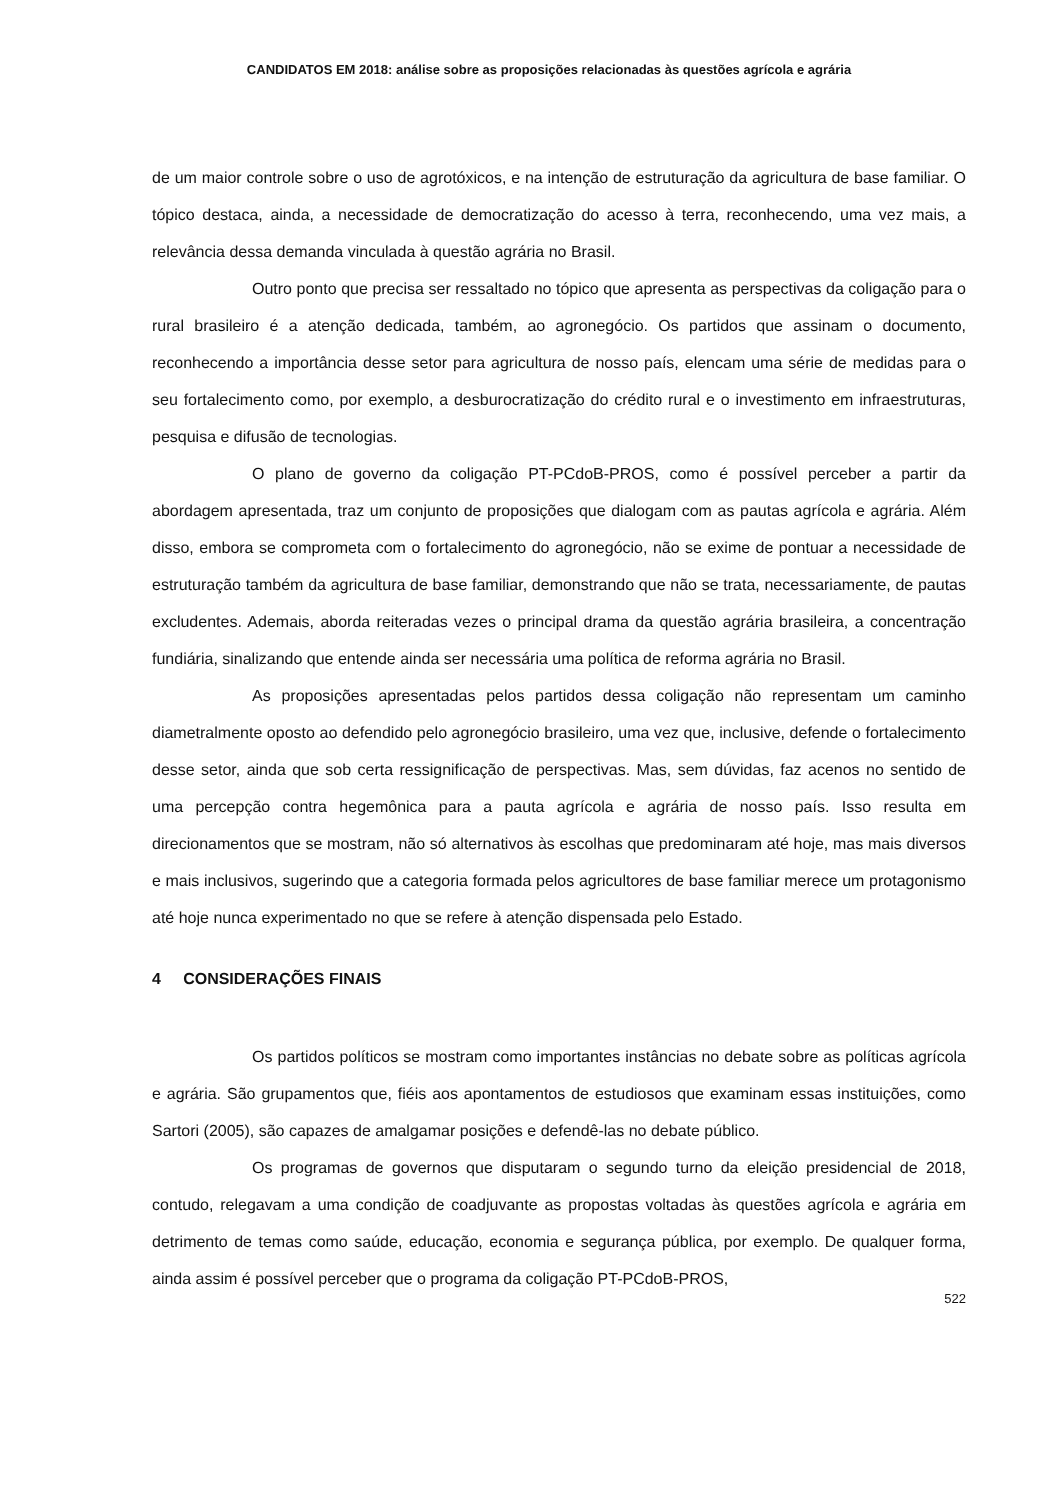CANDIDATOS EM 2018: análise sobre as proposições relacionadas às questões agrícola e agrária
de um maior controle sobre o uso de agrotóxicos, e na intenção de estruturação da agricultura de base familiar. O tópico destaca, ainda, a necessidade de democratização do acesso à terra, reconhecendo, uma vez mais, a relevância dessa demanda vinculada à questão agrária no Brasil.
Outro ponto que precisa ser ressaltado no tópico que apresenta as perspectivas da coligação para o rural brasileiro é a atenção dedicada, também, ao agronegócio. Os partidos que assinam o documento, reconhecendo a importância desse setor para agricultura de nosso país, elencam uma série de medidas para o seu fortalecimento como, por exemplo, a desburocratização do crédito rural e o investimento em infraestruturas, pesquisa e difusão de tecnologias.
O plano de governo da coligação PT-PCdoB-PROS, como é possível perceber a partir da abordagem apresentada, traz um conjunto de proposições que dialogam com as pautas agrícola e agrária. Além disso, embora se comprometa com o fortalecimento do agronegócio, não se exime de pontuar a necessidade de estruturação também da agricultura de base familiar, demonstrando que não se trata, necessariamente, de pautas excludentes. Ademais, aborda reiteradas vezes o principal drama da questão agrária brasileira, a concentração fundiária, sinalizando que entende ainda ser necessária uma política de reforma agrária no Brasil.
As proposições apresentadas pelos partidos dessa coligação não representam um caminho diametralmente oposto ao defendido pelo agronegócio brasileiro, uma vez que, inclusive, defende o fortalecimento desse setor, ainda que sob certa ressignificação de perspectivas. Mas, sem dúvidas, faz acenos no sentido de uma percepção contra hegemônica para a pauta agrícola e agrária de nosso país. Isso resulta em direcionamentos que se mostram, não só alternativos às escolhas que predominaram até hoje, mas mais diversos e mais inclusivos, sugerindo que a categoria formada pelos agricultores de base familiar merece um protagonismo até hoje nunca experimentado no que se refere à atenção dispensada pelo Estado.
4 CONSIDERAÇÕES FINAIS
Os partidos políticos se mostram como importantes instâncias no debate sobre as políticas agrícola e agrária. São grupamentos que, fiéis aos apontamentos de estudiosos que examinam essas instituições, como Sartori (2005), são capazes de amalgamar posições e defendê-las no debate público.
Os programas de governos que disputaram o segundo turno da eleição presidencial de 2018, contudo, relegavam a uma condição de coadjuvante as propostas voltadas às questões agrícola e agrária em detrimento de temas como saúde, educação, economia e segurança pública, por exemplo. De qualquer forma, ainda assim é possível perceber que o programa da coligação PT-PCdoB-PROS,
522